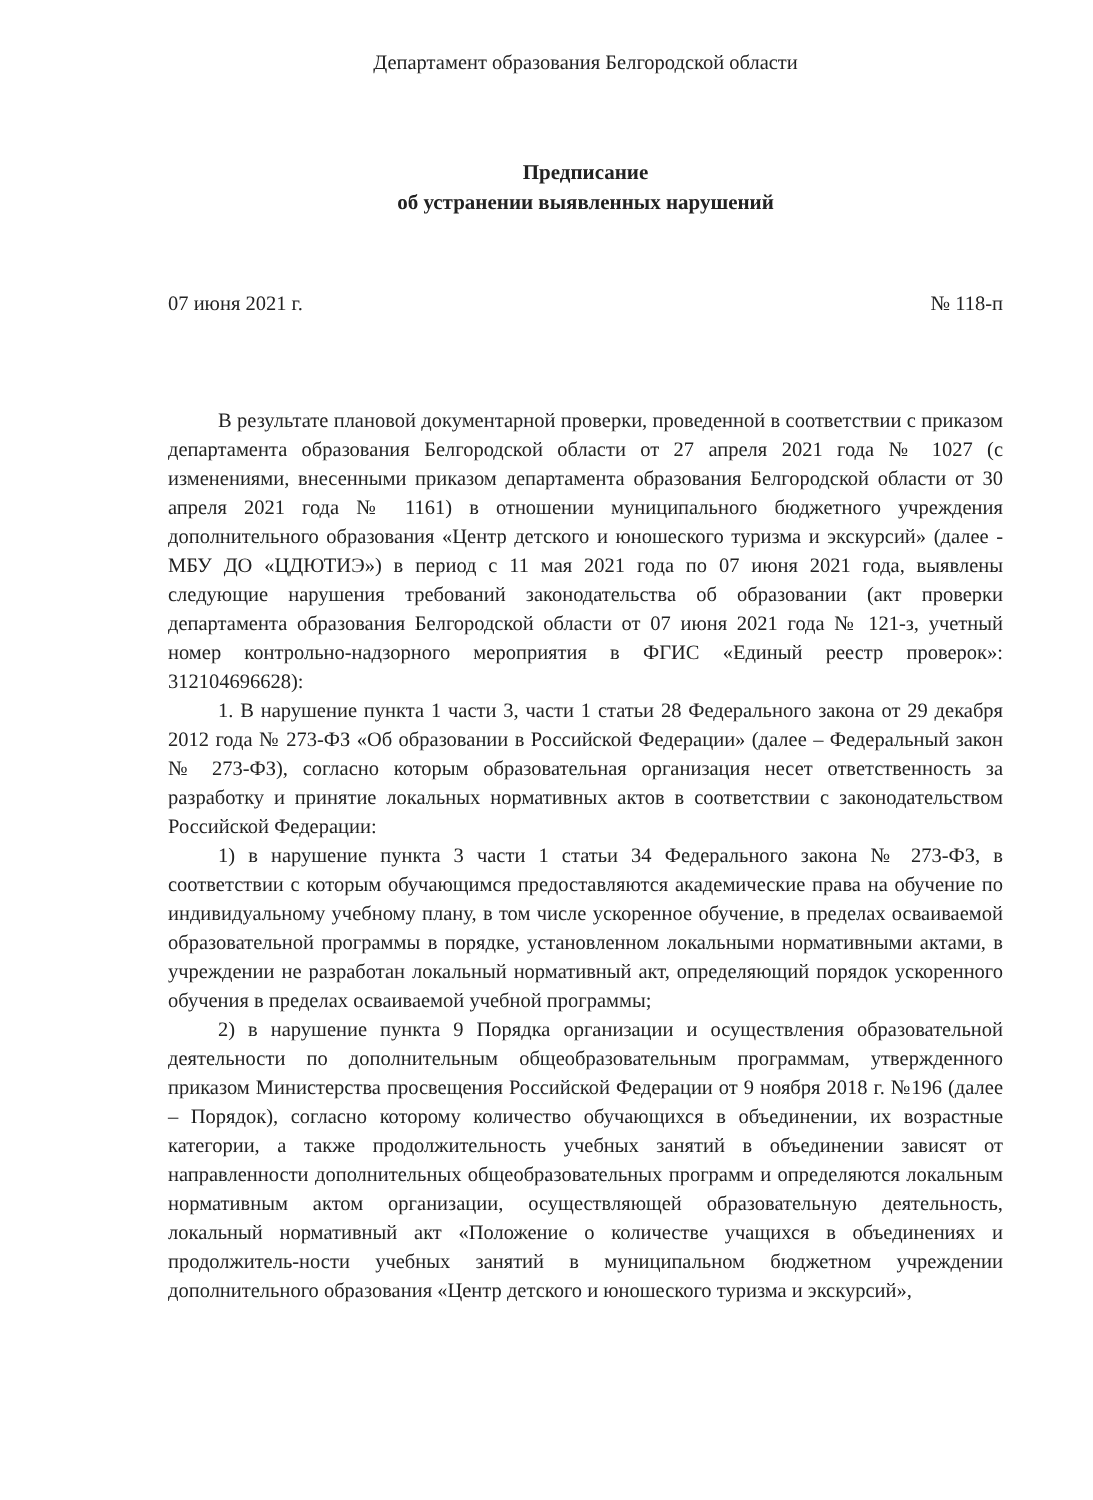Департамент образования Белгородской области
Предписание
об устранении выявленных нарушений
07 июня 2021 г. № 118-п
В результате плановой документарной проверки, проведенной в соответствии с приказом департамента образования Белгородской области от 27 апреля 2021 года № 1027 (с изменениями, внесенными приказом департамента образования Белгородской области от 30 апреля 2021 года № 1161) в отношении муниципального бюджетного учреждения дополнительного образования «Центр детского и юношеского туризма и экскурсий» (далее - МБУ ДО «ЦДЮТИЭ») в период с 11 мая 2021 года по 07 июня 2021 года, выявлены следующие нарушения требований законодательства об образовании (акт проверки департамента образования Белгородской области от 07 июня 2021 года № 121-з, учетный номер контрольно-надзорного мероприятия в ФГИС «Единый реестр проверок»: 312104696628):
1. В нарушение пункта 1 части 3, части 1 статьи 28 Федерального закона от 29 декабря 2012 года № 273-ФЗ «Об образовании в Российской Федерации» (далее – Федеральный закон № 273-ФЗ), согласно которым образовательная организация несет ответственность за разработку и принятие локальных нормативных актов в соответствии с законодательством Российской Федерации:
1) в нарушение пункта 3 части 1 статьи 34 Федерального закона № 273-ФЗ, в соответствии с которым обучающимся предоставляются академические права на обучение по индивидуальному учебному плану, в том числе ускоренное обучение, в пределах осваиваемой образовательной программы в порядке, установленном локальными нормативными актами, в учреждении не разработан локальный нормативный акт, определяющий порядок ускоренного обучения в пределах осваиваемой учебной программы;
2) в нарушение пункта 9 Порядка организации и осуществления образовательной деятельности по дополнительным общеобразовательным программам, утвержденного приказом Министерства просвещения Российской Федерации от 9 ноября 2018 г. №196 (далее – Порядок), согласно которому количество обучающихся в объединении, их возрастные категории, а также продолжительность учебных занятий в объединении зависят от направленности дополнительных общеобразовательных программ и определяются локальным нормативным актом организации, осуществляющей образовательную деятельность, локальный нормативный акт «Положение о количестве учащихся в объединениях и продолжитель-ности учебных занятий в муниципальном бюджетном учреждении дополнительного образования «Центр детского и юношеского туризма и экскурсий»,